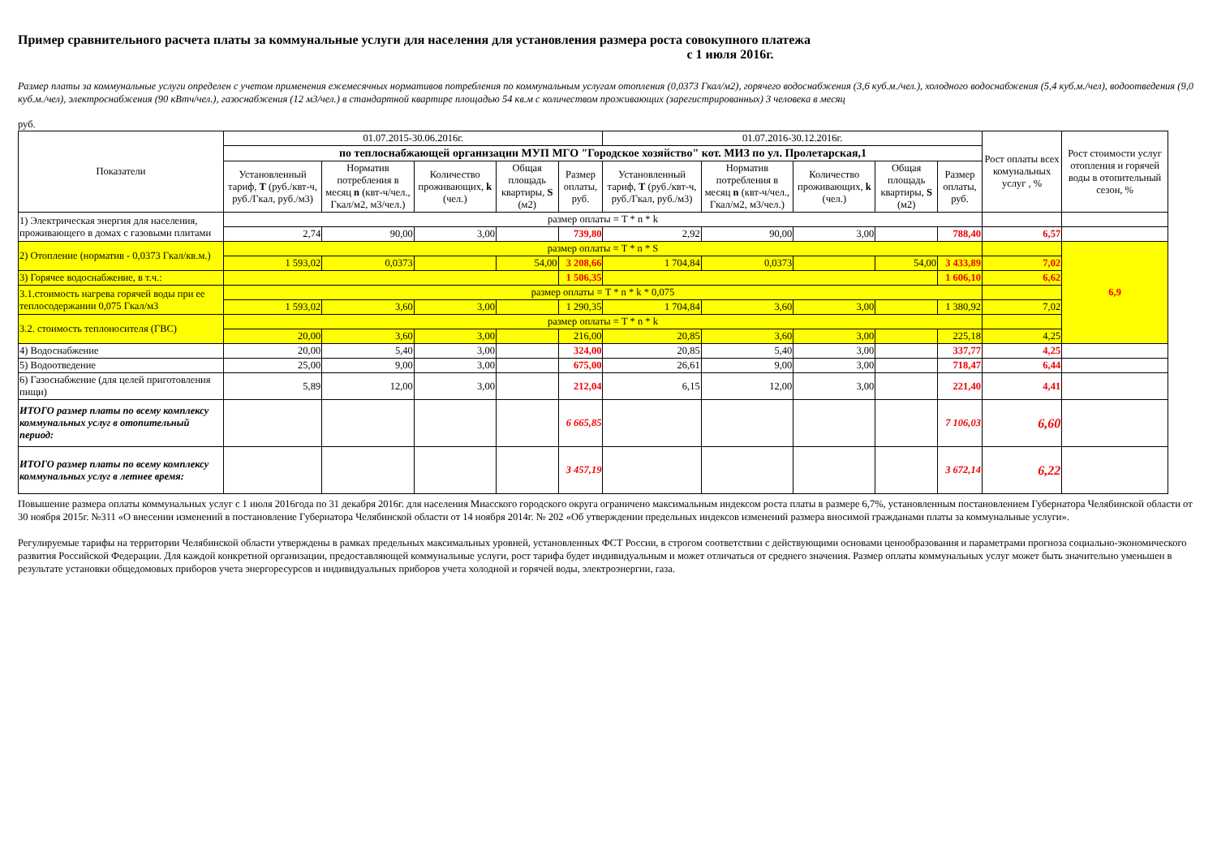Пример сравнительного расчета платы за коммунальные услуги для населения для установления размера роста совокупного платежа
с 1 июля 2016г.
Размер платы за коммунальные услуги определен с учетом применения ежемесячных нормативов потребления по коммунальным услугам отопления (0,0373 Гкал/м2), горячего водоснабжения (3,6 куб.м./чел.), холодного водоснабжения (5,4 куб.м./чел), водоотведения (9,0 куб.м./чел), электроснабжения (90 кВтч/чел.), газоснабжения (12 м3/чел.) в стандартной квартире площадью 54 кв.м с количеством проживающих (зарегистрированных) 3 человека в месяц
руб.
| Показатели | 01.07.2015-30.06.2016г. | | | | | 01.07.2016-30.12.2016г. | | | | | Рост оплаты всех комунальных услуг , % | Рост стоимости услуг отопления и горячей воды в отопительный сезон, % |
| --- | --- | --- | --- | --- | --- | --- | --- | --- | --- | --- | --- | --- |
| | по теплоснабжающей организации МУП МГО "Городское хозяйство" кот. МИЗ по ул. Пролетарская,1 | | | | | | | | | | | |
| | Установленный тариф, T (руб./квт-ч, руб./Гкал, руб./м3) | Норматив потребления в месяц n (квт-ч/чел., Гкал/м2, м3/чел.) | Количество проживающих, k (чел.) | Общая площадь квартиры, S (м2) | Размер оплаты, руб. | Установленный тариф, T (руб./квт-ч, руб./Гкал, руб./м3) | Норматив потребления в месяц n (квт-ч/чел., Гкал/м2, м3/чел.) | Количество проживающих, k (чел.) | Общая площадь квартиры, S (м2) | Размер оплаты, руб. | | |
| 1) Электрическая энергия для населения, проживающего в домах с газовыми плитами | размер оплаты = T * n * k | | | | | | | | | | | |
| | 2,74 | 90,00 | 3,00 | | 739,80 | 2,92 | 90,00 | 3,00 | | 788,40 | 6,57 | |
| 2) Отопление (норматив - 0,0373 Гкал/кв.м.) | размер оплаты = T * n * S | | | | | | | | | | | 6,9 |
| | 1 593,02 | 0,0373 | | 54,00 | 3 208,66 | 1 704,84 | 0,0373 | | 54,00 | 3 433,89 | 7,02 | |
| 3) Горячее водоснабжение, в т.ч.: | | | | | 1 506,35 | | | | | 1 606,10 | 6,62 | |
| 3.1.стоимость нагрева горячей воды при ее теплосодержании 0,075 Гкал/м3 | размер оплаты = T * n * k * 0,075 | | | | | | | | | | | |
| | 1 593,02 | 3,60 | 3,00 | | 1 290,35 | 1 704,84 | 3,60 | 3,00 | | 1 380,92 | 7,02 | |
| 3.2. стоимость теплоносителя (ГВС) | размер оплаты = T * n * k | | | | | | | | | | | |
| | 20,00 | 3,60 | 3,00 | | 216,00 | 20,85 | 3,60 | 3,00 | | 225,18 | 4,25 | |
| 4) Водоснабжение | 20,00 | 5,40 | 3,00 | | 324,00 | 20,85 | 5,40 | 3,00 | | 337,77 | 4,25 | |
| 5) Водоотведение | 25,00 | 9,00 | 3,00 | | 675,00 | 26,61 | 9,00 | 3,00 | | 718,47 | 6,44 | |
| 6) Газоснабжение (для целей приготовления пищи) | 5,89 | 12,00 | 3,00 | | 212,04 | 6,15 | 12,00 | 3,00 | | 221,40 | 4,41 | |
| ИТОГО размер платы по всему комплексу коммунальных услуг в отопительный период: | | | | | 6 665,85 | | | | | 7 106,03 | 6,60 | |
| ИТОГО размер платы по всему комплексу коммунальных услуг в летнее время: | | | | | 3 457,19 | | | | | 3 672,14 | 6,22 | |
Повышение размера оплаты коммунальных услуг с 1 июля 2016года по 31 декабря 2016г. для населения Миасского городского округа ограничено максимальным индексом роста платы в размере 6,7%, установленным постановлением Губернатора Челябинской области от 30 ноября 2015г. №311 «О внесении изменений в постановление Губернатора Челябинской области от 14 ноября 2014г. № 202 «Об утверждении предельных индексов изменений размера вносимой гражданами платы за коммунальные услуги».
Регулируемые тарифы на территории Челябинской области утверждены в рамках предельных максимальных уровней, установленных ФСТ России, в строгом соответствии с действующими основами ценообразования и параметрами прогноза социально-экономического развития Российской Федерации. Для каждой конкретной организации, предоставляющей коммунальные услуги, рост тарифа будет индивидуальным и может отличаться от среднего значения. Размер оплаты коммунальных услуг может быть значительно уменьшен в результате установки общедомовых приборов учета энергоресурсов и индивидуальных приборов учета холодной и горячей воды, электроэнергии, газа.